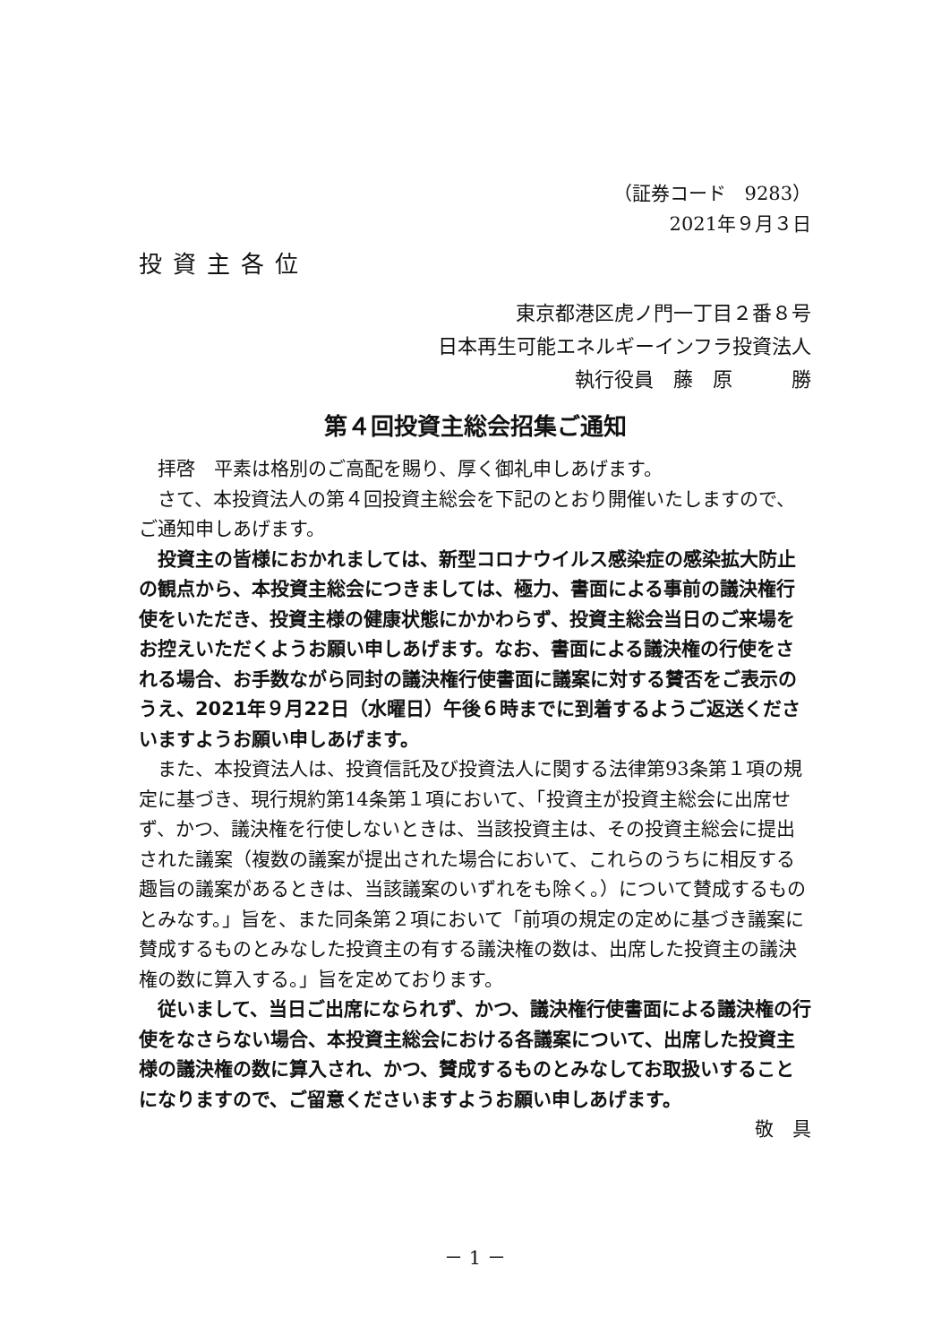（証券コード　9283）
2021年９月３日
投資主各位
東京都港区虎ノ門一丁目２番８号
日本再生可能エネルギーインフラ投資法人
執行役員　藤　原　　　勝
第４回投資主総会招集ご通知
拝啓　平素は格別のご高配を賜り、厚く御礼申しあげます。
さて、本投資法人の第４回投資主総会を下記のとおり開催いたしますので、ご通知申しあげます。
投資主の皆様におかれましては、新型コロナウイルス感染症の感染拡大防止の観点から、本投資主総会につきましては、極力、書面による事前の議決権行使をいただき、投資主様の健康状態にかかわらず、投資主総会当日のご来場をお控えいただくようお願い申しあげます。なお、書面による議決権の行使をされる場合、お手数ながら同封の議決権行使書面に議案に対する賛否をご表示のうえ、2021年９月22日（水曜日）午後６時までに到着するようご返送くださいますようお願い申しあげます。
また、本投資法人は、投資信託及び投資法人に関する法律第93条第１項の規定に基づき、現行規約第14条第１項において、「投資主が投資主総会に出席せず、かつ、議決権を行使しないときは、当該投資主は、その投資主総会に提出された議案（複数の議案が提出された場合において、これらのうちに相反する趣旨の議案があるときは、当該議案のいずれをも除く。）について賛成するものとみなす。」旨を、また同条第２項において「前項の規定の定めに基づき議案に賛成するものとみなした投資主の有する議決権の数は、出席した投資主の議決権の数に算入する。」旨を定めております。
従いまして、当日ご出席になられず、かつ、議決権行使書面による議決権の行使をなさらない場合、本投資主総会における各議案について、出席した投資主様の議決権の数に算入され、かつ、賛成するものとみなしてお取扱いすることになりますので、ご留意くださいますようお願い申しあげます。
敬　具
－ 1 －